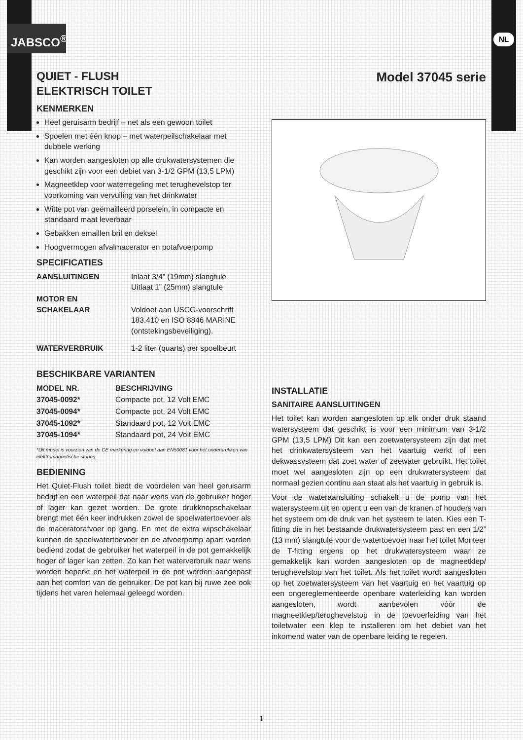JABSCO<sup>®</sup> NL
QUIET - FLUSH
ELEKTRISCH TOILET
KENMERKEN
Heel geruisarm bedrijf – net als een gewoon toilet
Spoelen met één knop – met waterpeilschakelaar met dubbele werking
Kan worden aangesloten op alle drukwatersystemen die geschikt zijn voor een debiet van 3-1/2 GPM (13,5 LPM)
Magneetklep voor waterregeling met terughevelstop ter voorkoming van vervuiling van het drinkwater
Witte pot van geëmailleerd porselein, in compacte en standaard maat leverbaar
Gebakken emaillen bril en deksel
Hoogvermogen afvalmacerator en potafvoerpomp
SPECIFICATIES
| AANSLUITINGEN | Inlaat 3/4” (19mm) slangtule Uitlaat 1” (25mm) slangtule |
| MOTOR EN SCHAKELAAR | Voldoet aan USCG-voorschrift 183.410 en ISO 8846 MARINE (ontstekingsbeveiliging). |
| WATERVERBRUIK | 1-2 liter (quarts) per spoelbeurt |
BESCHIKBARE VARIANTEN
| MODEL NR. | BESCHRIJVING |
| --- | --- |
| 37045-0092* | Compacte pot, 12 Volt EMC |
| 37045-0094* | Compacte pot, 24 Volt EMC |
| 37045-1092* | Standaard pot, 12 Volt EMC |
| 37045-1094* | Standaard pot, 24 Volt EMC |
*Dit model is voorzien van de CE markering en voldoet aan EN50081 voor het onderdrukken van elektromagnetische storing.
BEDIENING
Het Quiet-Flush toilet biedt de voordelen van heel geruisarm bedrijf en een waterpeil dat naar wens van de gebruiker hoger of lager kan gezet worden. De grote drukknopschakelaar brengt met één keer indrukken zowel de spoelwatertoevoer als de maceratorafvoer op gang. En met de extra wipschakelaar kunnen de spoelwatertoevoer en de afvoerpomp apart worden bediend zodat de gebruiker het waterpeil in de pot gemakkelijk hoger of lager kan zetten. Zo kan het waterverbruik naar wens worden beperkt en het waterpeil in de pot worden aangepast aan het comfort van de gebruiker. De pot kan bij ruwe zee ook tijdens het varen helemaal geleegd worden.
Model 37045 serie
INSTALLATIE
SANITAIRE AANSLUITINGEN
Het toilet kan worden aangesloten op elk onder druk staand watersysteem dat geschikt is voor een minimum van 3-1/2 GPM (13,5 LPM) Dit kan een zoetwatersysteem zijn dat met het drinkwatersysteem van het vaartuig werkt of een dekwassysteem dat zoet water of zeewater gebruikt. Het toilet moet wel aangesloten zijn op een drukwatersysteem dat normaal gezien continu aan staat als het vaartuig in gebruik is.
Voor de wateraansluiting schakelt u de pomp van het watersysteem uit en opent u een van de kranen of houders van het systeem om de druk van het systeem te laten. Kies een T-fitting die in het bestaande drukwatersysteem past en een 1/2” (13 mm) slangtule voor de watertoevoer naar het toilet Monteer de T-fitting ergens op het drukwatersysteem waar ze gemakkelijk kan worden aangesloten op de magneetklep/ terughevelstop van het toilet. Als het toilet wordt aangesloten op het zoetwatersysteem van het vaartuig en het vaartuig op een ongereglementeerde openbare waterleiding kan worden aangesloten, wordt aanbevolen vóór de magneetklep/terughevelstop in de toevoerleiding van het toiletwater een klep te installeren om het debiet van het inkomend water van de openbare leiding te regelen.
1